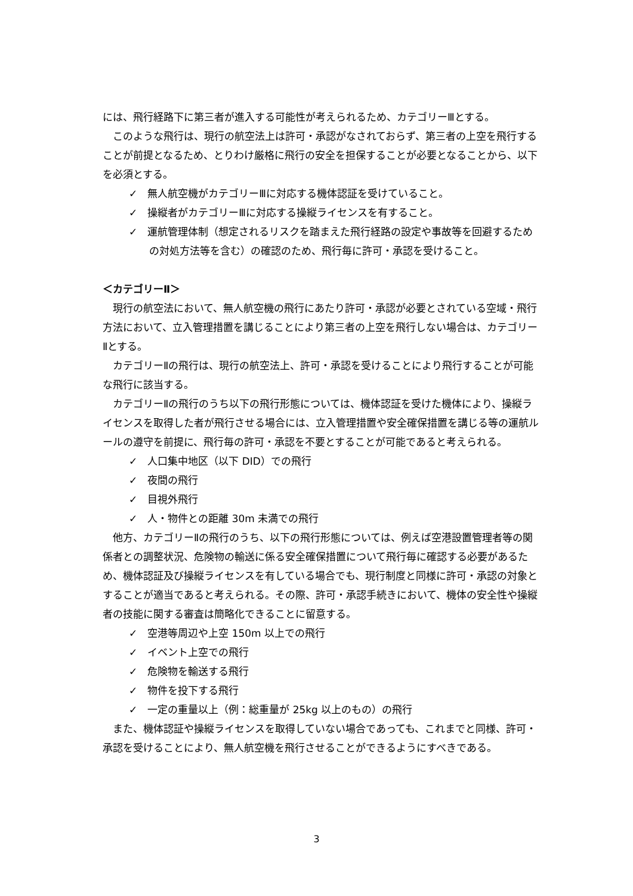には、飛行経路下に第三者が進入する可能性が考えられるため、カテゴリーⅢとする。
このような飛行は、現行の航空法上は許可・承認がなされておらず、第三者の上空を飛行することが前提となるため、とりわけ厳格に飛行の安全を担保することが必要となることから、以下を必須とする。
✓　無人航空機がカテゴリーⅢに対応する機体認証を受けていること。
✓　操縦者がカテゴリーⅢに対応する操縦ライセンスを有すること。
✓　運航管理体制（想定されるリスクを踏まえた飛行経路の設定や事故等を回避するための対処方法等を含む）の確認のため、飛行毎に許可・承認を受けること。
＜カテゴリーⅡ＞
現行の航空法において、無人航空機の飛行にあたり許可・承認が必要とされている空域・飛行方法において、立入管理措置を講じることにより第三者の上空を飛行しない場合は、カテゴリーⅡとする。
カテゴリーⅡの飛行は、現行の航空法上、許可・承認を受けることにより飛行することが可能な飛行に該当する。
カテゴリーⅡの飛行のうち以下の飛行形態については、機体認証を受けた機体により、操縦ライセンスを取得した者が飛行させる場合には、立入管理措置や安全確保措置を講じる等の運航ルールの遵守を前提に、飛行毎の許可・承認を不要とすることが可能であると考えられる。
✓　人口集中地区（以下 DID）での飛行
✓　夜間の飛行
✓　目視外飛行
✓　人・物件との距離 30m 未満での飛行
他方、カテゴリーⅡの飛行のうち、以下の飛行形態については、例えば空港設置管理者等の関係者との調整状況、危険物の輸送に係る安全確保措置について飛行毎に確認する必要があるため、機体認証及び操縦ライセンスを有している場合でも、現行制度と同様に許可・承認の対象とすることが適当であると考えられる。その際、許可・承認手続きにおいて、機体の安全性や操縦者の技能に関する審査は簡略化できることに留意する。
✓　空港等周辺や上空 150m 以上での飛行
✓　イベント上空での飛行
✓　危険物を輸送する飛行
✓　物件を投下する飛行
✓　一定の重量以上（例：総重量が 25kg 以上のもの）の飛行
また、機体認証や操縦ライセンスを取得していない場合であっても、これまでと同様、許可・承認を受けることにより、無人航空機を飛行させることができるようにすべきである。
3